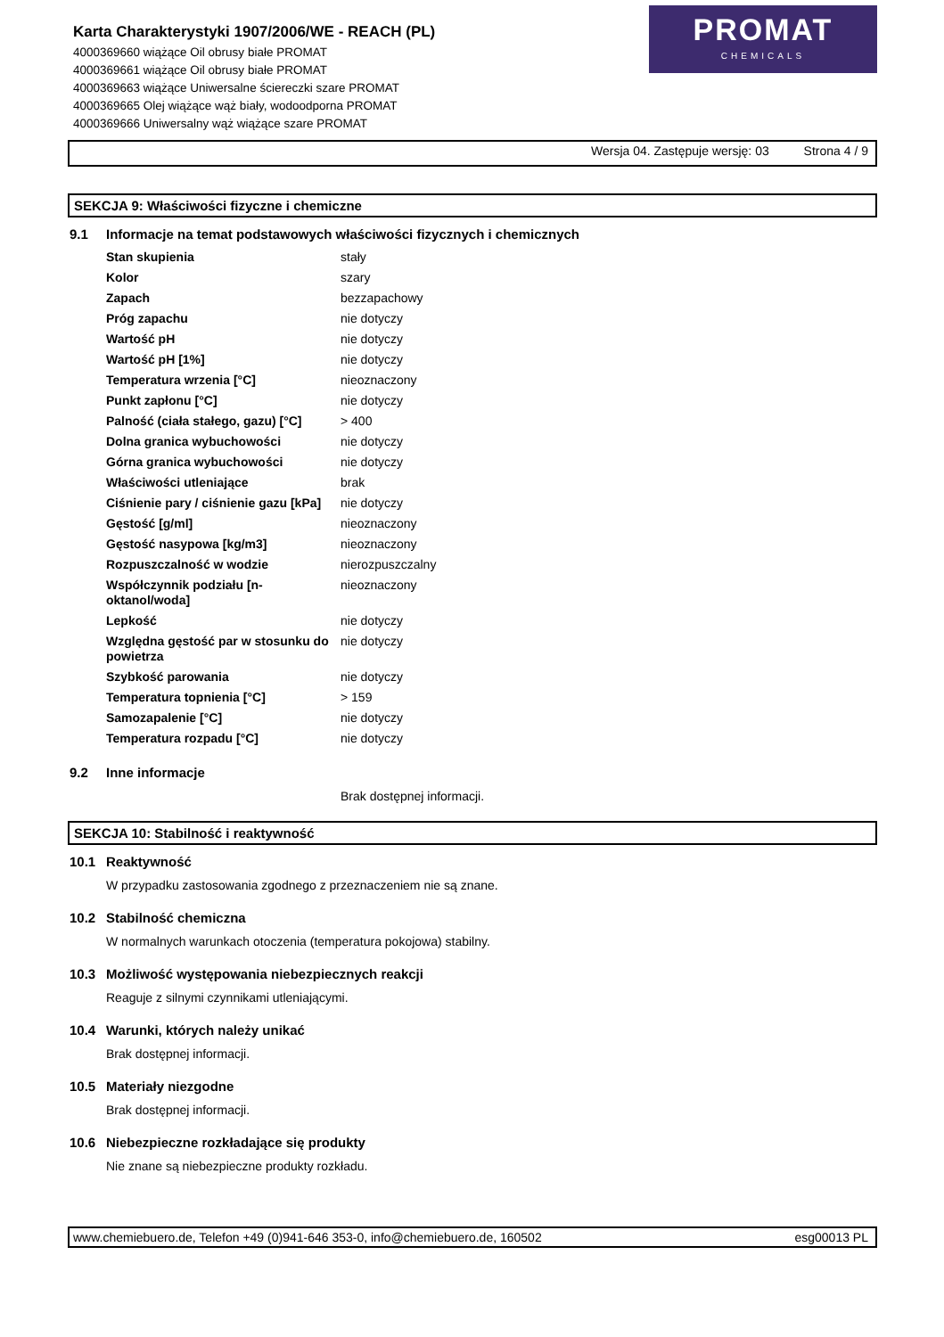Karta Charakterystyki 1907/2006/WE - REACH (PL)
4000369660 wiążące Oil obrusy białe PROMAT
4000369661 wiążące Oil obrusy białe PROMAT
4000369663 wiążące Uniwersalne ściereczki szare PROMAT
4000369665 Olej wiążące wąż biały, wodoodporna PROMAT
4000369666 Uniwersalny wąż wiążące szare PROMAT
PROMAT
CHEMICALS
Wersja 04. Zastępuje wersję: 03 Strona 4 / 9
SEKCJA 9: Właściwości fizyczne i chemiczne
9.1 Informacje na temat podstawowych właściwości fizycznych i chemicznych
| Stan skupienia | stały |
| Kolor | szary |
| Zapach | bezzapachowy |
| Próg zapachu | nie dotyczy |
| Wartość pH | nie dotyczy |
| Wartość pH [1%] | nie dotyczy |
| Temperatura wrzenia [°C] | nieoznaczony |
| Punkt zapłonu [°C] | nie dotyczy |
| Palność (ciała stałego, gazu) [°C] | > 400 |
| Dolna granica wybuchowości | nie dotyczy |
| Górna granica wybuchowości | nie dotyczy |
| Właściwości utleniające | brak |
| Ciśnienie pary / ciśnienie gazu [kPa] | nie dotyczy |
| Gęstość [g/ml] | nieoznaczony |
| Gęstość nasypowa [kg/m3] | nieoznaczony |
| Rozpuszczalność w wodzie | nierozpuszczalny |
| Współczynnik podziału [n-oktanol/woda] | nieoznaczony |
| Lepkość | nie dotyczy |
| Względna gęstość par w stosunku do powietrza | nie dotyczy |
| Szybkość parowania | nie dotyczy |
| Temperatura topnienia [°C] | > 159 |
| Samozapalenie [°C] | nie dotyczy |
| Temperatura rozpadu [°C] | nie dotyczy |
9.2 Inne informacje
Brak dostępnej informacji.
SEKCJA 10: Stabilność i reaktywność
10.1 Reaktywność
W przypadku zastosowania zgodnego z przeznaczeniem nie są znane.
10.2 Stabilność chemiczna
W normalnych warunkach otoczenia (temperatura pokojowa) stabilny.
10.3 Możliwość występowania niebezpiecznych reakcji
Reaguje z silnymi czynnikami utleniającymi.
10.4 Warunki, których należy unikać
Brak dostępnej informacji.
10.5 Materiały niezgodne
Brak dostępnej informacji.
10.6 Niebezpieczne rozkładające się produkty
Nie znane są niebezpieczne produkty rozkładu.
www.chemiebuero.de, Telefon +49 (0)941-646 353-0, info@chemiebuero.de, 160502 esg00013 PL